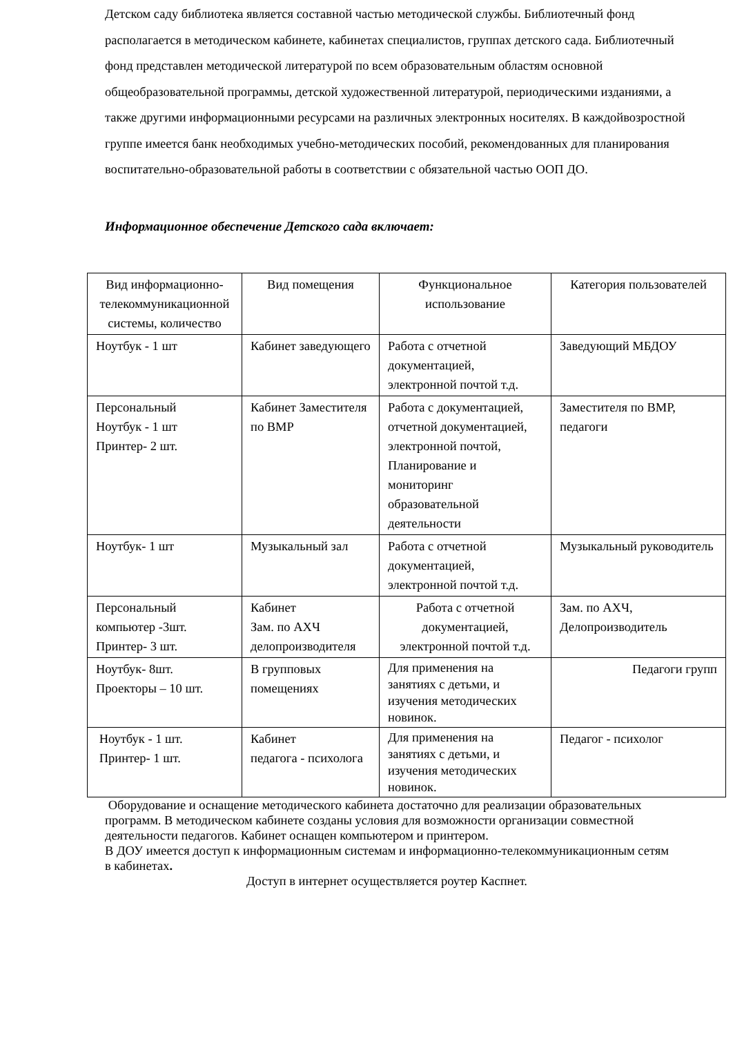Детском саду библиотека является составной частью методической службы. Библиотечный фонд располагается в методическом кабинете, кабинетах специалистов, группах детского сада. Библиотечный фонд представлен методической литературой по всем образовательным областям основной общеобразовательной программы, детской художественной литературой, периодическими изданиями, а также другими информационными ресурсами на различных электронных носителях. В каждойвозростной группе имеется банк необходимых учебно-методических пособий, рекомендованных для планирования воспитательно-образовательной работы в соответствии с обязательной частью ООП ДО.
Информационное обеспечение Детского сада включает:
| Вид информационно-телекоммуникационной системы, количество | Вид помещения | Функциональное использование | Категория пользователей |
| --- | --- | --- | --- |
| Ноутбук - 1 шт | Кабинет заведующего | Работа с отчетной документацией, электронной почтой т.д. | Заведующий МБДОУ |
| Персональный Ноутбук - 1 шт Принтер- 2 шт. | Кабинет Заместителя по ВМР | Работа с документацией, отчетной документацией, электронной почтой, Планирование и мониторинг образовательной деятельности | Заместителя по ВМР, педагоги |
| Ноутбук- 1 шт | Музыкальный зал | Работа с отчетной документацией, электронной почтой т.д. | Музыкальный руководитель |
| Персональный компьютер -3шт. Принтер- 3 шт. | Кабинет Зам. по АХЧ делопроизводителя | Работа с отчетной документацией, электронной почтой т.д. | Зам. по АХЧ, Делопроизводитель |
| Ноутбук- 8шт. Проекторы – 10 шт. | В групповых помещениях | Для применения на занятиях с детьми, и изучения методических новинок. | Педагоги групп |
| Ноутбук - 1 шт. Принтер- 1 шт. | Кабинет педагога - психолога | Для применения на занятиях с детьми, и изучения методических новинок. | Педагог - психолог |
Оборудование и оснащение методического кабинета достаточно для реализации образовательных программ. В методическом кабинете созданы условия для возможности организации совместной деятельности педагогов. Кабинет оснащен компьютером и принтером.
В ДОУ имеется доступ к информационным системам и информационно-телекоммуникационным сетям в кабинетах.
Доступ в интернет осуществляется роутер Каспнет.